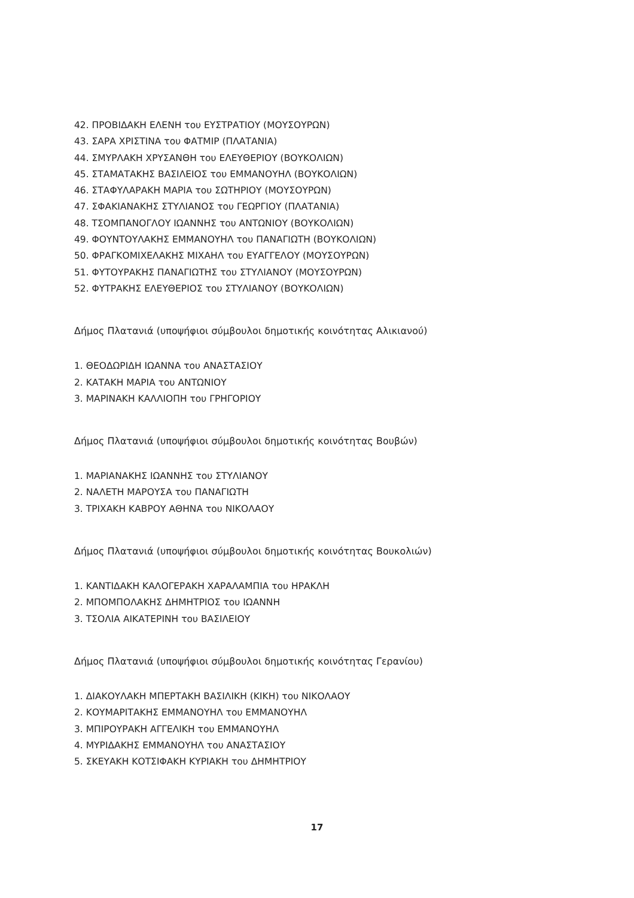42. ΠΡΟΒΙΔΑΚΗ ΕΛΕΝΗ του ΕΥΣΤΡΑΤΙΟΥ (ΜΟΥΣΟΥΡΩΝ)
43. ΣΑΡΑ ΧΡΙΣΤΙΝΑ του ΦΑΤΜΙΡ (ΠΛΑΤΑΝΙΑ)
44. ΣΜΥΡΛΑΚΗ ΧΡΥΣΑΝΘΗ του ΕΛΕΥΘΕΡΙΟΥ (ΒΟΥΚΟΛΙΩΝ)
45. ΣΤΑΜΑΤΑΚΗΣ ΒΑΣΙΛΕΙΟΣ του ΕΜΜΑΝΟΥΗΛ (ΒΟΥΚΟΛΙΩΝ)
46. ΣΤΑΦΥΛΑΡΑΚΗ ΜΑΡΙΑ του ΣΩΤΗΡΙΟΥ (ΜΟΥΣΟΥΡΩΝ)
47. ΣΦΑΚΙΑΝΑΚΗΣ ΣΤΥΛΙΑΝΟΣ του ΓΕΩΡΓΙΟΥ (ΠΛΑΤΑΝΙΑ)
48. ΤΣΟΜΠΑΝΟΓΛΟΥ ΙΩΑΝΝΗΣ του ΑΝΤΩΝΙΟΥ (ΒΟΥΚΟΛΙΩΝ)
49. ΦΟΥΝΤΟΥΛΑΚΗΣ ΕΜΜΑΝΟΥΗΛ του ΠΑΝΑΓΙΩΤΗ (ΒΟΥΚΟΛΙΩΝ)
50. ΦΡΑΓΚΟΜΙΧΕΛΑΚΗΣ ΜΙΧΑΗΛ του ΕΥΑΓΓΕΛΟΥ (ΜΟΥΣΟΥΡΩΝ)
51. ΦΥΤΟΥΡΑΚΗΣ ΠΑΝΑΓΙΩΤΗΣ του ΣΤΥΛΙΑΝΟΥ (ΜΟΥΣΟΥΡΩΝ)
52. ΦΥΤΡΑΚΗΣ ΕΛΕΥΘΕΡΙΟΣ του ΣΤΥΛΙΑΝΟΥ (ΒΟΥΚΟΛΙΩΝ)
Δήμος Πλατανιά (υποψήφιοι σύμβουλοι δημοτικής κοινότητας Αλικιανού)
1. ΘΕΟΔΩΡΙΔΗ ΙΩΑΝΝΑ του ΑΝΑΣΤΑΣΙΟΥ
2. ΚΑΤΑΚΗ ΜΑΡΙΑ του ΑΝΤΩΝΙΟΥ
3. ΜΑΡΙΝΑΚΗ ΚΑΛΛΙΟΠΗ του ΓΡΗΓΟΡΙΟΥ
Δήμος Πλατανιά (υποψήφιοι σύμβουλοι δημοτικής κοινότητας Βουβών)
1. ΜΑΡΙΑΝΑΚΗΣ ΙΩΑΝΝΗΣ του ΣΤΥΛΙΑΝΟΥ
2. ΝΑΛΕΤΗ ΜΑΡΟΥΣΑ του ΠΑΝΑΓΙΩΤΗ
3. ΤΡΙΧΑΚΗ ΚΑΒΡΟΥ ΑΘΗΝΑ του ΝΙΚΟΛΑΟΥ
Δήμος Πλατανιά (υποψήφιοι σύμβουλοι δημοτικής κοινότητας Βουκολιών)
1. ΚΑΝΤΙΔΑΚΗ ΚΑΛΟΓΕΡΑΚΗ ΧΑΡΑΛΑΜΠΙΑ του ΗΡΑΚΛΗ
2. ΜΠΟΜΠΟΛΑΚΗΣ ΔΗΜΗΤΡΙΟΣ του ΙΩΑΝΝΗ
3. ΤΣΟΛΙΑ ΑΙΚΑΤΕΡΙΝΗ του ΒΑΣΙΛΕΙΟΥ
Δήμος Πλατανιά (υποψήφιοι σύμβουλοι δημοτικής κοινότητας Γερανίου)
1. ΔΙΑΚΟΥΛΑΚΗ ΜΠΕΡΤΑΚΗ ΒΑΣΙΛΙΚΗ (ΚΙΚΗ) του ΝΙΚΟΛΑΟΥ
2. ΚΟΥΜΑΡΙΤΑΚΗΣ ΕΜΜΑΝΟΥΗΛ του ΕΜΜΑΝΟΥΗΛ
3. ΜΠΙΡΟΥΡΑΚΗ ΑΓΓΕΛΙΚΗ του ΕΜΜΑΝΟΥΗΛ
4. ΜΥΡΙΔΑΚΗΣ ΕΜΜΑΝΟΥΗΛ του ΑΝΑΣΤΑΣΙΟΥ
5. ΣΚΕΥΑΚΗ ΚΟΤΣΙΦΑΚΗ ΚΥΡΙΑΚΗ του ΔΗΜΗΤΡΙΟΥ
17